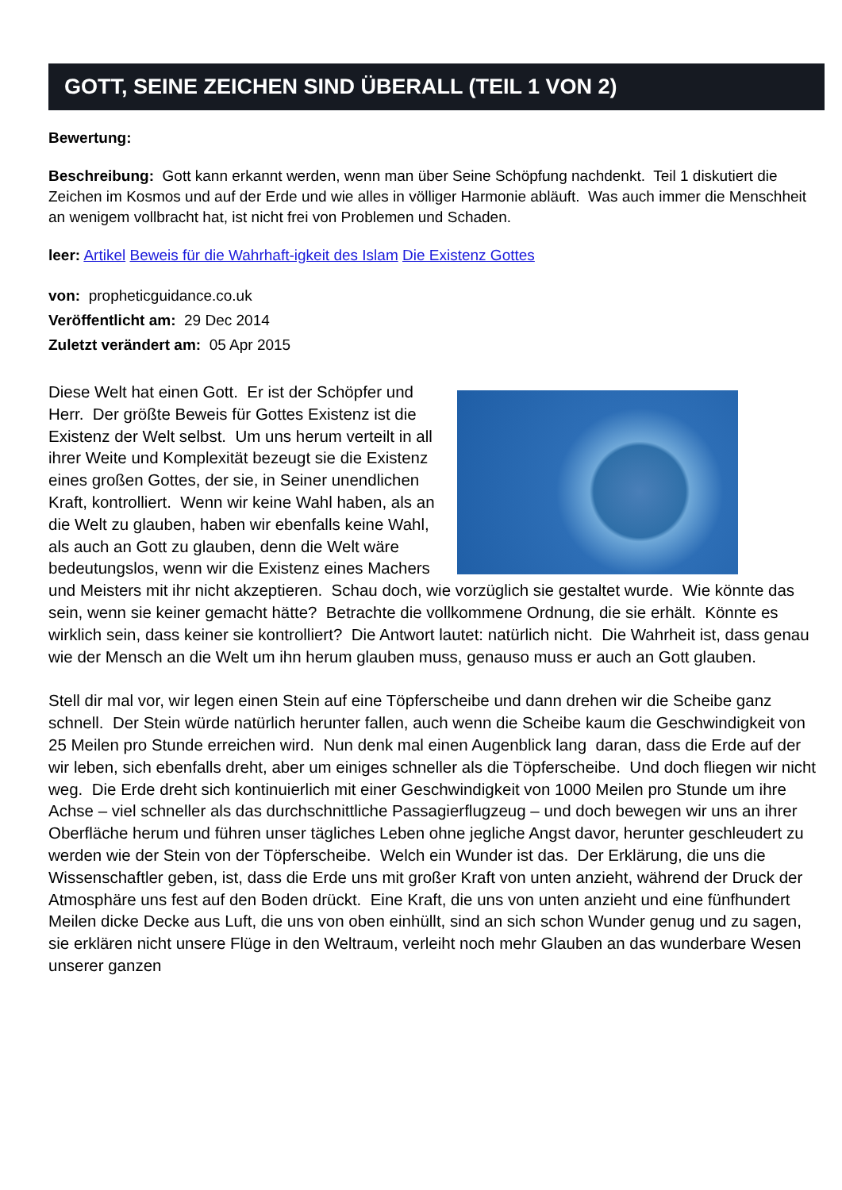GOTT, SEINE ZEICHEN SIND ÜBERALL (TEIL 1 VON 2)
Bewertung:
Beschreibung: Gott kann erkannt werden, wenn man über Seine Schöpfung nachdenkt. Teil 1 diskutiert die Zeichen im Kosmos und auf der Erde und wie alles in völliger Harmonie abläuft. Was auch immer die Menschheit an wenigem vollbracht hat, ist nicht frei von Problemen und Schaden.
leer: Artikel Beweis für die Wahrhaft-igkeit des Islam Die Existenz Gottes
von: propheticguidance.co.uk
Veröffentlicht am: 29 Dec 2014
Zuletzt verändert am: 05 Apr 2015
Diese Welt hat einen Gott. Er ist der Schöpfer und Herr. Der größte Beweis für Gottes Existenz ist die Existenz der Welt selbst. Um uns herum verteilt in all ihrer Weite und Komplexität bezeugt sie die Existenz eines großen Gottes, der sie, in Seiner unendlichen Kraft, kontrolliert. Wenn wir keine Wahl haben, als an die Welt zu glauben, haben wir ebenfalls keine Wahl, als auch an Gott zu glauben, denn die Welt wäre bedeutungslos, wenn wir die Existenz eines Machers und Meisters mit ihr nicht akzeptieren. Schau doch, wie vorzüglich sie gestaltet wurde. Wie könnte das sein, wenn sie keiner gemacht hätte? Betrachte die vollkommene Ordnung, die sie erhält. Könnte es wirklich sein, dass keiner sie kontrolliert? Die Antwort lautet: natürlich nicht. Die Wahrheit ist, dass genau wie der Mensch an die Welt um ihn herum glauben muss, genauso muss er auch an Gott glauben.
Stell dir mal vor, wir legen einen Stein auf eine Töpferscheibe und dann drehen wir die Scheibe ganz schnell. Der Stein würde natürlich herunter fallen, auch wenn die Scheibe kaum die Geschwindigkeit von 25 Meilen pro Stunde erreichen wird. Nun denk mal einen Augenblick lang daran, dass die Erde auf der wir leben, sich ebenfalls dreht, aber um einiges schneller als die Töpferscheibe. Und doch fliegen wir nicht weg. Die Erde dreht sich kontinuierlich mit einer Geschwindigkeit von 1000 Meilen pro Stunde um ihre Achse – viel schneller als das durchschnittliche Passagierflugzeug – und doch bewegen wir uns an ihrer Oberfläche herum und führen unser tägliches Leben ohne jegliche Angst davor, herunter geschleudert zu werden wie der Stein von der Töpferscheibe. Welch ein Wunder ist das. Der Erklärung, die uns die Wissenschaftler geben, ist, dass die Erde uns mit großer Kraft von unten anzieht, während der Druck der Atmosphäre uns fest auf den Boden drückt. Eine Kraft, die uns von unten anzieht und eine fünfhundert Meilen dicke Decke aus Luft, die uns von oben einhüllt, sind an sich schon Wunder genug und zu sagen, sie erklären nicht unsere Flüge in den Weltraum, verleiht noch mehr Glauben an das wunderbare Wesen unserer ganzen